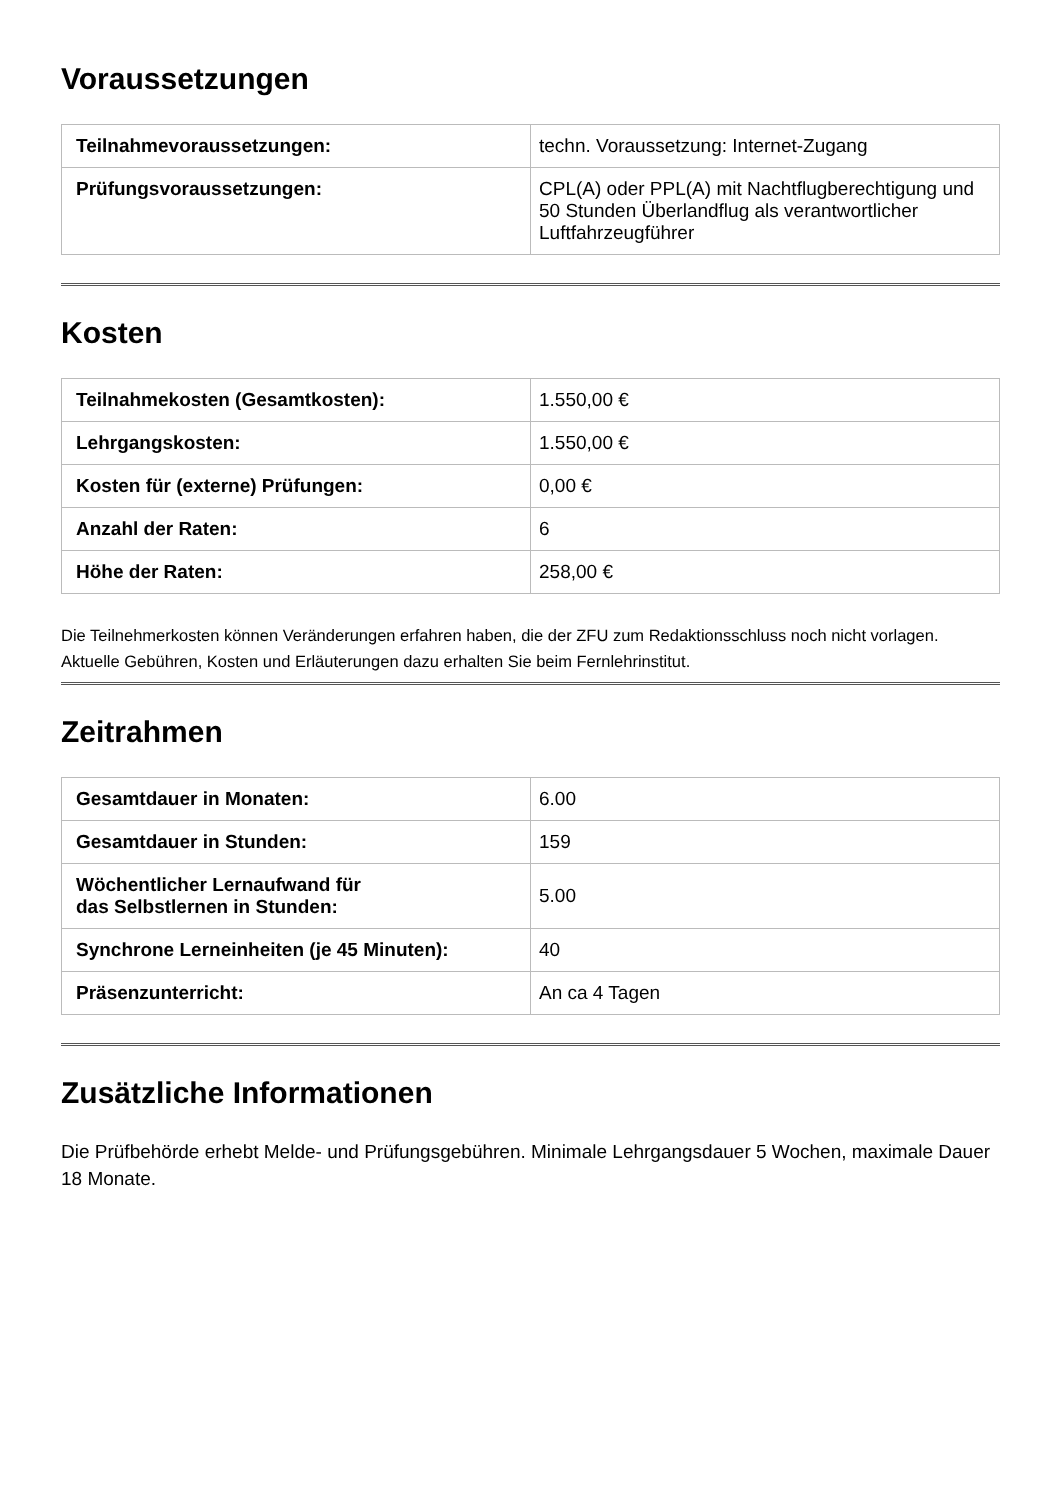Voraussetzungen
| Teilnahmevoraussetzungen: | techn. Voraussetzung: Internet-Zugang |
| Prüfungsvoraussetzungen: | CPL(A) oder PPL(A) mit Nachtflugberechtigung und 50 Stunden Überlandflug als verantwortlicher Luftfahrzeugführer |
Kosten
| Teilnahmekosten (Gesamtkosten): | 1.550,00 € |
| Lehrgangskosten: | 1.550,00 € |
| Kosten für (externe) Prüfungen: | 0,00 € |
| Anzahl der Raten: | 6 |
| Höhe der Raten: | 258,00 € |
Die Teilnehmerkosten können Veränderungen erfahren haben, die der ZFU zum Redaktionsschluss noch nicht vorlagen. Aktuelle Gebühren, Kosten und Erläuterungen dazu erhalten Sie beim Fernlehrinstitut.
Zeitrahmen
| Gesamtdauer in Monaten: | 6.00 |
| Gesamtdauer in Stunden: | 159 |
| Wöchentlicher Lernaufwand für das Selbstlernen in Stunden: | 5.00 |
| Synchrone Lerneinheiten (je 45 Minuten): | 40 |
| Präsenzunterricht: | An ca 4 Tagen |
Zusätzliche Informationen
Die Prüfbehörde erhebt Melde- und Prüfungsgebühren. Minimale Lehrgangsdauer 5 Wochen, maximale Dauer 18 Monate.